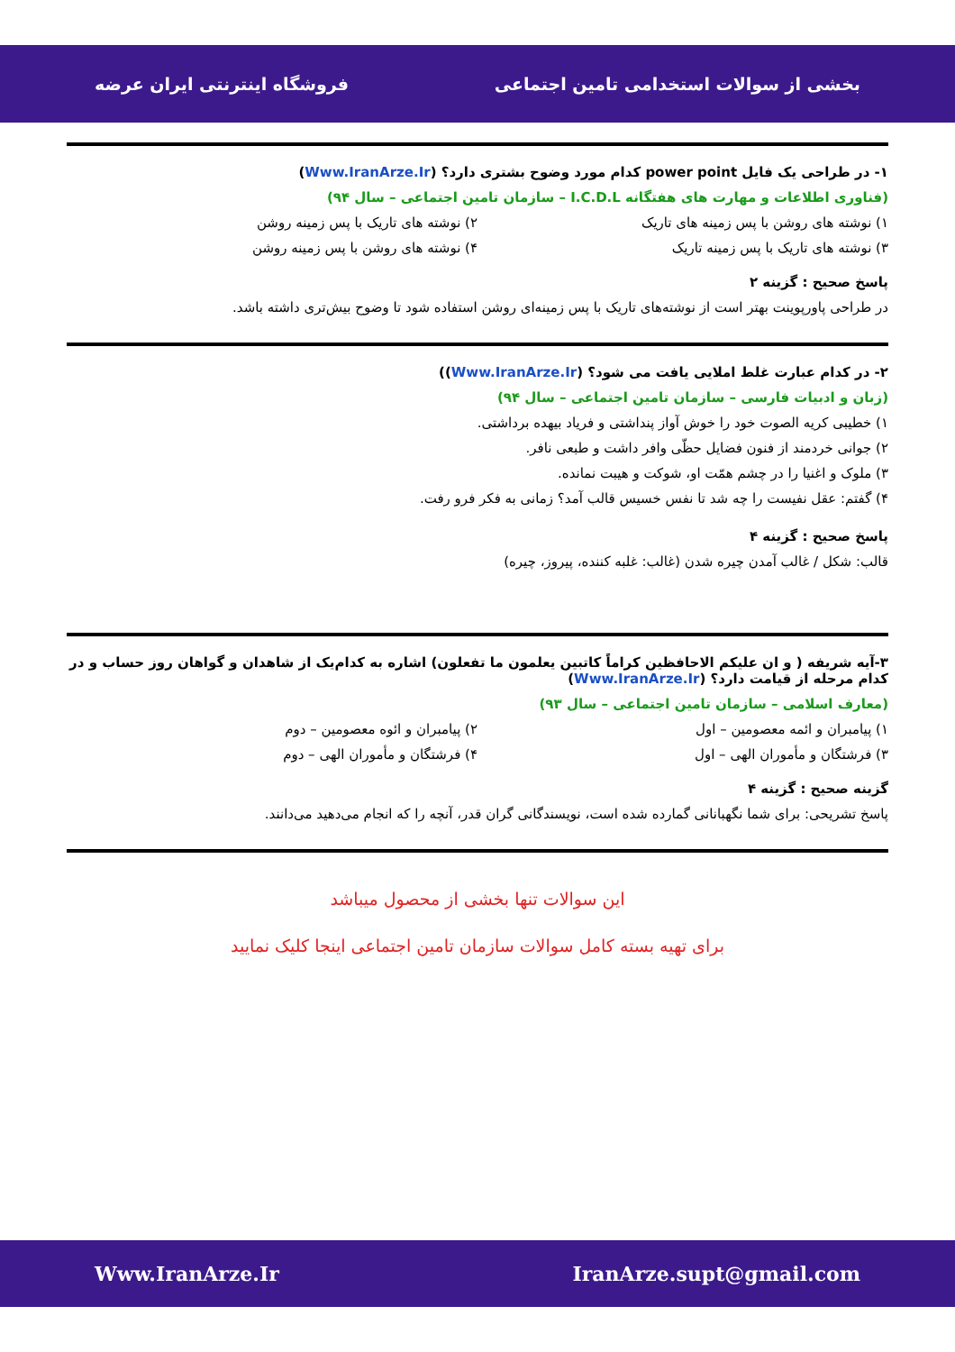بخشی از سوالات استخدامی تامین اجتماعی فروشگاه اینترنتی ایران عرضه
۱- در طراحی یک فایل power point کدام مورد وضوح بشتری دارد؟ (Www.IranArze.Ir)
(فناوری اطلاعات و مهارت های هفتگانه I.C.D.L – سازمان تامین اجتماعی – سال ۹۴)
۱) نوشته های روشن با پس زمینه های تاریک ۲) نوشته های تاریک با پس زمینه روشن ۳) نوشته های تاریک با پس زمینه تاریک ۴) نوشته های روشن با پس زمینه روشن
پاسخ صحیح : گزینه ۲
در طراحی پاورپوینت بهتر است از نوشته‌های تاریک با پس زمینه‌ای روشن استفاده شود تا وضوح بیش‌تری داشته باشد.
۲- در کدام عبارت غلط املایی یافت می شود؟ (Www.IranArze.Ir))
(زبان و ادبیات فارسی – سازمان تامین اجتماعی – سال ۹۴)
۱) خطیبی کریه الصوت خود را خوش آواز پنداشتی و فریاد بیهده برداشتی.
۲) جوانی خردمند از فنون فضایل حظّی وافر داشت و طبعی نافر.
۳) ملوک و اغنیا را در چشم همّت او، شوکت و هیبت نمانده.
۴) گفتم: عقل نفیست را چه شد تا نفس خسیس قالب آمد؟ زمانی به فکر فرو رفت.
پاسخ صحیح : گزینه ۴
قالب: شکل / غالب آمدن چیره شدن (غالب: غلبه کننده، پیروز، چیره)
۳-آیه شریفه ( و ان علیکم الاحافظین کراماً کاتبین یعلمون ما تفعلون) اشاره به کدام‌یک از شاهدان و گواهان روز حساب و در کدام مرحله از قیامت دارد؟ (Www.IranArze.Ir)
(معارف اسلامی – سازمان تامین اجتماعی – سال ۹۳)
۱) پیامبران و ائمه معصومین – اول ۲) پیامبران و ائوه معصومین – دوم ۳) فرشتگان و مأموران الهی – اول ۴) فرشتگان و مأموران الهی – دوم
گزینه صحیح : گزینه ۴
پاسخ تشریحی: برای شما نگهبانانی گمارده شده است، نویسندگانی گران قدر، آنچه را که انجام می‌دهید می‌دانند.
این سوالات تنها بخشی از محصول میباشد
برای تهیه بسته کامل سوالات سازمان تامین اجتماعی اینجا کلیک نمایید
IranArze.supt@gmail.com Www.IranArze.Ir